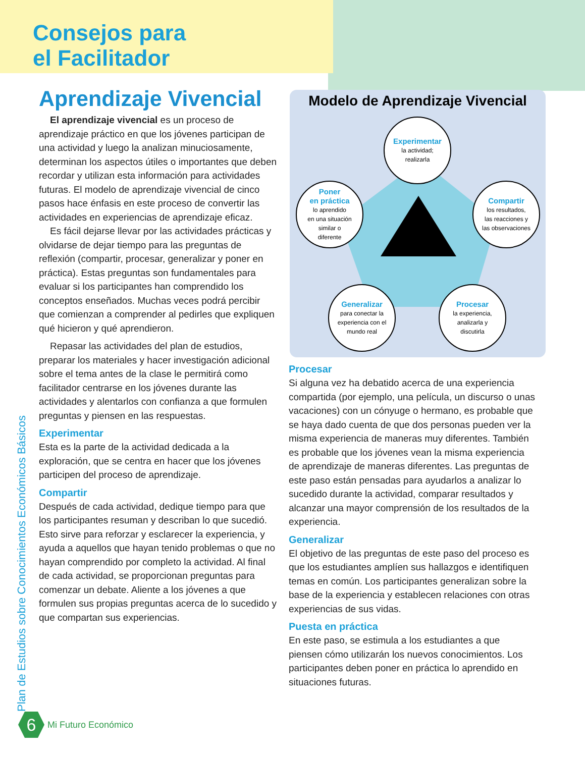Consejos para
el Facilitador
Plan de Estudios sobre Conocimientos Económicos Básicos
Aprendizaje Vivencial
El aprendizaje vivencial es un proceso de aprendizaje práctico en que los jóvenes participan de una actividad y luego la analizan minuciosamente, determinan los aspectos útiles o importantes que deben recordar y utilizan esta información para actividades futuras. El modelo de aprendizaje vivencial de cinco pasos hace énfasis en este proceso de convertir las actividades en experiencias de aprendizaje eficaz.
Es fácil dejarse llevar por las actividades prácticas y olvidarse de dejar tiempo para las preguntas de reflexión (compartir, procesar, generalizar y poner en práctica). Estas preguntas son fundamentales para evaluar si los participantes han comprendido los conceptos enseñados. Muchas veces podrá percibir que comienzan a comprender al pedirles que expliquen qué hicieron y qué aprendieron.
Repasar las actividades del plan de estudios, preparar los materiales y hacer investigación adicional sobre el tema antes de la clase le permitirá como facilitador centrarse en los jóvenes durante las actividades y alentarlos con confianza a que formulen preguntas y piensen en las respuestas.
Experimentar
Esta es la parte de la actividad dedicada a la exploración, que se centra en hacer que los jóvenes participen del proceso de aprendizaje.
Compartir
Después de cada actividad, dedique tiempo para que los participantes resuman y describan lo que sucedió. Esto sirve para reforzar y esclarecer la experiencia, y ayuda a aquellos que hayan tenido problemas o que no hayan comprendido por completo la actividad. Al final de cada actividad, se proporcionan preguntas para comenzar un debate. Aliente a los jóvenes a que formulen sus propias preguntas acerca de lo sucedido y que compartan sus experiencias.
Modelo de Aprendizaje Vivencial
Experimentar
la actividad;
realizarla
Compartir
los resultados,
las reacciones y
las observaciones
Procesar
la experiencia,
analizarla y
discutirla
Generalizar
para conectar la experiencia con el mundo real
Poner
en práctica
lo aprendido
en una situación
similar o
diferente
Procesar
Si alguna vez ha debatido acerca de una experiencia compartida (por ejemplo, una película, un discurso o unas vacaciones) con un cónyuge o hermano, es probable que se haya dado cuenta de que dos personas pueden ver la misma experiencia de maneras muy diferentes. También es probable que los jóvenes vean la misma experiencia de aprendizaje de maneras diferentes. Las preguntas de este paso están pensadas para ayudarlos a analizar lo sucedido durante la actividad, comparar resultados y alcanzar una mayor comprensión de los resultados de la experiencia.
Generalizar
El objetivo de las preguntas de este paso del proceso es que los estudiantes amplíen sus hallazgos e identifiquen temas en común. Los participantes generalizan sobre la base de la experiencia y establecen relaciones con otras experiencias de sus vidas.
Puesta en práctica
En este paso, se estimula a los estudiantes a que piensen cómo utilizarán los nuevos conocimientos. Los participantes deben poner en práctica lo aprendido en situaciones futuras.
6
Mi Futuro Económico